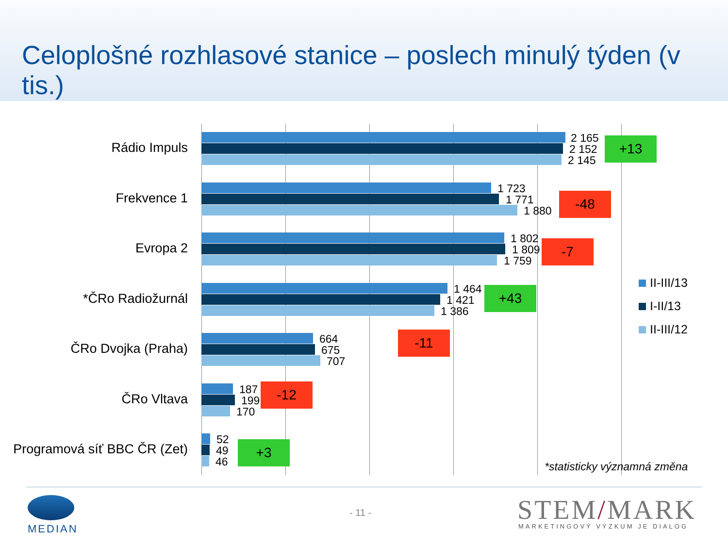Celoplošné rozhlasové stanice – poslech minulý týden (v tis.)
Rádio Impuls
2 165
2 152
2 145
+13
Frekvence 1
1 723
1 771
1 880
-48
Evropa 2
1 802
1 809
1 759
-7
*ČRo Radiožurnál
1 464
1 421
1 386
+43
ČRo Dvojka (Praha)
664
675
707
-11
ČRo Vltava
187
199
170
-12
Programová síť BBC ČR (Zet)
52
49
46
+3
II-III/13
I-II/13
II-III/12
*statisticky významná změna
MEDIAN
- 11 - STEM/MARK MARKETINGOVÝ VÝZKUM JE DIALOG